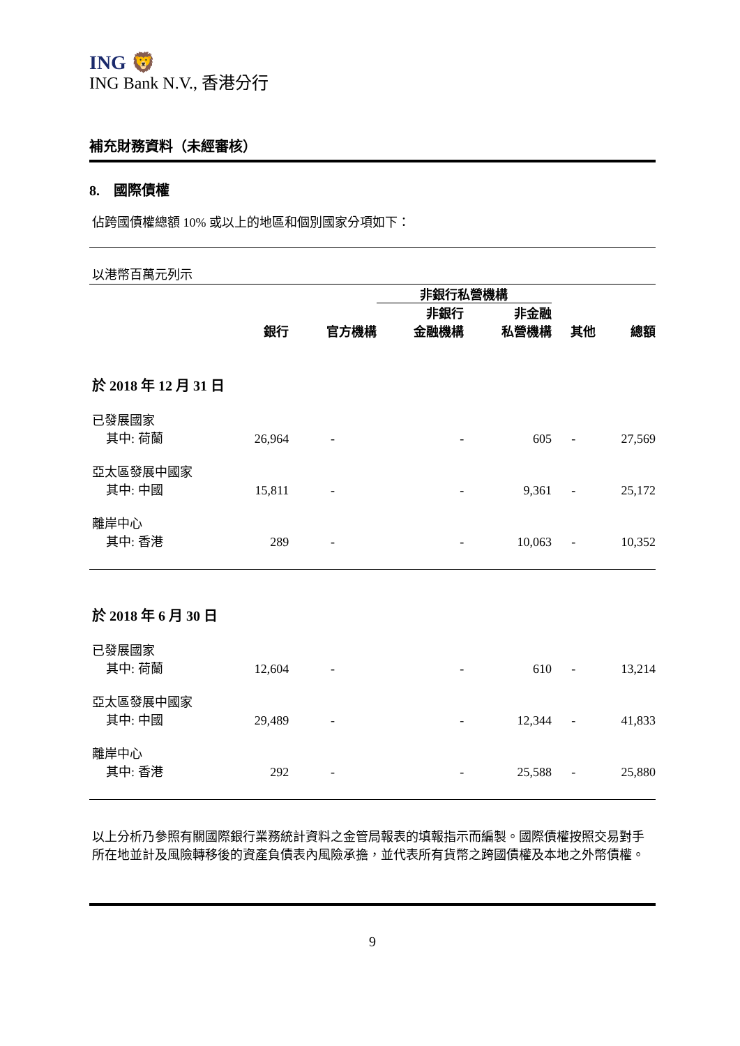ING 🦁
ING Bank N.V., 香港分行
補充財務資料（未經審核）
8. 國際債權
佔跨國債權總額 10% 或以上的地區和個別國家分項如下：
以港幣百萬元列示
| | | | 非銀行私營機構 | | | |
| --- | --- | --- | --- | --- | --- | --- |
| | 銀行 | 官方機構 | 非銀行 金融機構 | 非金融 私營機構 | 其他 | 總額 |
| 於 2018 年 12 月 31 日 | | | | | | |
| 已發展國家 | | | | | | |
| 其中: 荷蘭 | 26,964 | - | - | 605 | - | 27,569 |
| 亞太區發展中國家 | | | | | | |
| 其中: 中國 | 15,811 | - | - | 9,361 | - | 25,172 |
| 離岸中心 | | | | | | |
| 其中: 香港 | 289 | - | - | 10,063 | - | 10,352 |
| 於 2018 年 6 月 30 日 | | | | | | |
| 已發展國家 | | | | | | |
| 其中: 荷蘭 | 12,604 | - | - | 610 | - | 13,214 |
| 亞太區發展中國家 | | | | | | |
| 其中: 中國 | 29,489 | - | - | 12,344 | - | 41,833 |
| 離岸中心 | | | | | | |
| 其中: 香港 | 292 | - | - | 25,588 | - | 25,880 |
以上分析乃參照有關國際銀行業務統計資料之金管局報表的填報指示而編製。國際債權按照交易對手所在地並計及風險轉移後的資產負債表內風險承擔，並代表所有貨幣之跨國債權及本地之外幣債權。
9